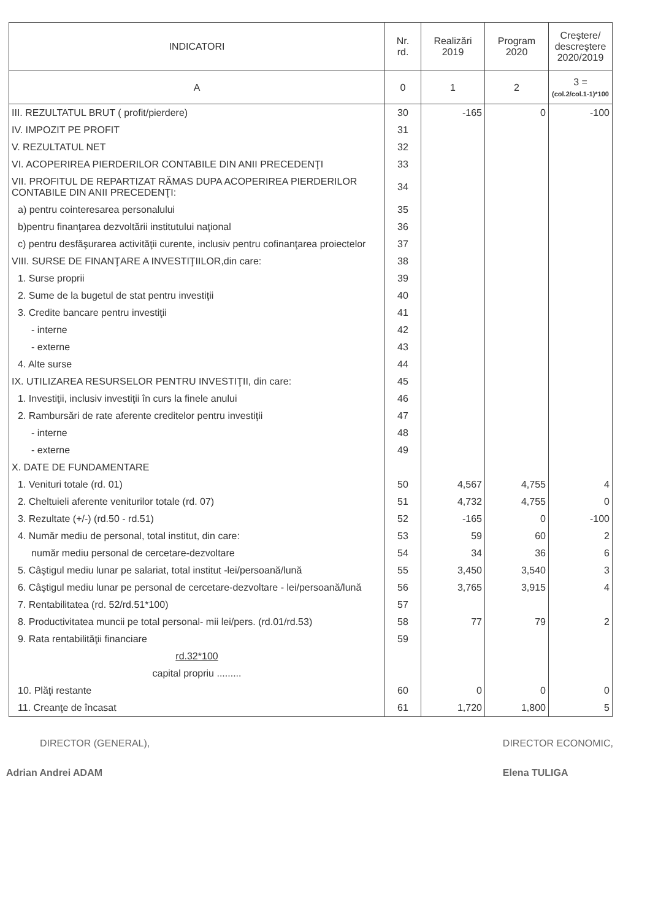| INDICATORI | Nr. rd. | Realizări 2019 | Program 2020 | Creştere/ descreştere 2020/2019 |
| --- | --- | --- | --- | --- |
| A | 0 | 1 | 2 | 3 = (col.2/col.1-1)*100 |
| III. REZULTATUL BRUT ( profit/pierdere) | 30 | -165 | 0 | -100 |
| IV. IMPOZIT PE PROFIT | 31 | | | |
| V. REZULTATUL NET | 32 | | | |
| VI. ACOPERIREA PIERDERILOR CONTABILE DIN ANII PRECEDENŢI | 33 | | | |
| VII. PROFITUL DE REPARTIZAT RĂMAS DUPA ACOPERIREA PIERDERILOR CONTABILE DIN ANII PRECEDENŢI: | 34 | | | |
| a) pentru cointeresarea personalului | 35 | | | |
| b)pentru finanţarea dezvoltării institutului naţional | 36 | | | |
| c) pentru desfăşurarea activităţii curente, inclusiv pentru cofinanţarea proiectelor | 37 | | | |
| VIII. SURSE DE FINANŢARE A INVESTIŢIILOR,din care: | 38 | | | |
| 1. Surse proprii | 39 | | | |
| 2. Sume de la bugetul de stat pentru investiţii | 40 | | | |
| 3. Credite bancare pentru investiţii | 41 | | | |
| - interne | 42 | | | |
| - externe | 43 | | | |
| 4. Alte surse | 44 | | | |
| IX. UTILIZAREA RESURSELOR PENTRU INVESTIŢII, din care: | 45 | | | |
| 1. Investiţii, inclusiv investiţii în curs la finele anului | 46 | | | |
| 2. Rambursări de rate aferente creditelor pentru investiţii | 47 | | | |
| - interne | 48 | | | |
| - externe | 49 | | | |
| X. DATE DE FUNDAMENTARE | | | | |
| 1. Venituri totale (rd. 01) | 50 | 4,567 | 4,755 | 4 |
| 2. Cheltuieli aferente veniturilor totale (rd. 07) | 51 | 4,732 | 4,755 | 0 |
| 3. Rezultate (+/-) (rd.50 - rd.51) | 52 | -165 | 0 | -100 |
| 4. Număr mediu de personal, total institut, din care: | 53 | 59 | 60 | 2 |
| număr mediu personal de cercetare-dezvoltare | 54 | 34 | 36 | 6 |
| 5. Câştigul mediu lunar pe salariat, total institut -lei/persoană/lună | 55 | 3,450 | 3,540 | 3 |
| 6. Câştigul mediu lunar pe personal de cercetare-dezvoltare - lei/persoană/lună | 56 | 3,765 | 3,915 | 4 |
| 7. Rentabilitatea (rd. 52/rd.51*100) | 57 | | | |
| 8. Productivitatea muncii pe total personal- mii lei/pers. (rd.01/rd.53) | 58 | 77 | 79 | 2 |
| 9. Rata rentabilităţii financiare | 59 | | | |
| rd.32*100 | | | | |
| capital propriu ......... | | | | |
| 10. Plăţi restante | 60 | 0 | 0 | 0 |
| 11. Creanţe de încasat | 61 | 1,720 | 1,800 | 5 |
DIRECTOR (GENERAL),
Adrian Andrei ADAM
DIRECTOR ECONOMIC,
Elena TULIGA